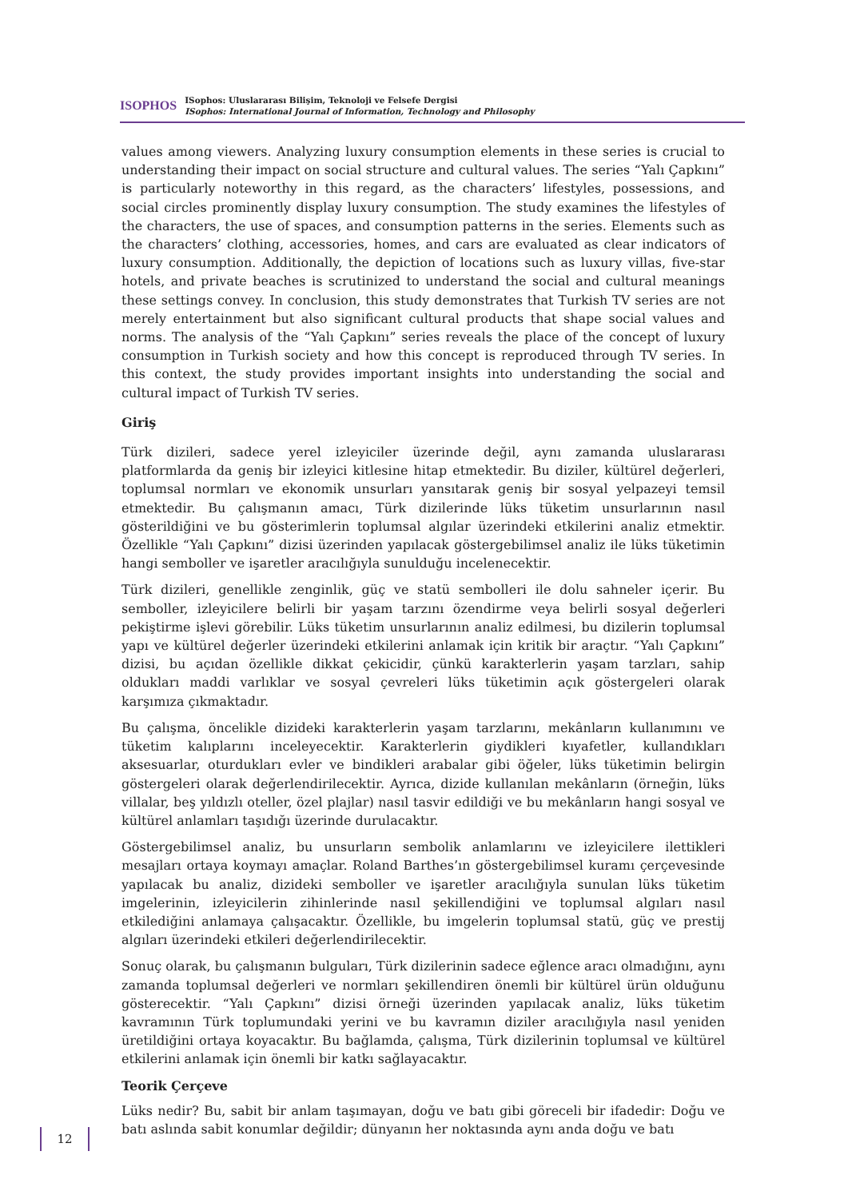ISOPHOS
ISophos: Uluslararası Bilişim, Teknoloji ve Felsefe Dergisi
ISophos: International Journal of Information, Technology and Philosophy
values among viewers. Analyzing luxury consumption elements in these series is crucial to understanding their impact on social structure and cultural values. The series “Yalı Çapkını” is particularly noteworthy in this regard, as the characters’ lifestyles, possessions, and social circles prominently display luxury consumption. The study examines the lifestyles of the characters, the use of spaces, and consumption patterns in the series. Elements such as the characters’ clothing, accessories, homes, and cars are evaluated as clear indicators of luxury consumption. Additionally, the depiction of locations such as luxury villas, five-star hotels, and private beaches is scrutinized to understand the social and cultural meanings these settings convey. In conclusion, this study demonstrates that Turkish TV series are not merely entertainment but also significant cultural products that shape social values and norms. The analysis of the “Yalı Çapkını” series reveals the place of the concept of luxury consumption in Turkish society and how this concept is reproduced through TV series. In this context, the study provides important insights into understanding the social and cultural impact of Turkish TV series.
Giriş
Türk dizileri, sadece yerel izleyiciler üzerinde değil, aynı zamanda uluslararası platformlarda da geniş bir izleyici kitlesine hitap etmektedir. Bu diziler, kültürel değerleri, toplumsal normları ve ekonomik unsurları yansıtarak geniş bir sosyal yelpazeyi temsil etmektedir. Bu çalışmanın amacı, Türk dizilerinde lüks tüketim unsurlarının nasıl gösterildiğini ve bu gösterimlerin toplumsal algılar üzerindeki etkilerini analiz etmektir. Özellikle “Yalı Çapkını” dizisi üzerinden yapılacak göstergebilimsel analiz ile lüks tüketimin hangi semboller ve işaretler aracılığıyla sunulduğu incelenecektir.
Türk dizileri, genellikle zenginlik, güç ve statü sembolleri ile dolu sahneler içerir. Bu semboller, izleyicilere belirli bir yaşam tarzını özendirme veya belirli sosyal değerleri pekiştirme işlevi görebilir. Lüks tüketim unsurlarının analiz edilmesi, bu dizilerin toplumsal yapı ve kültürel değerler üzerindeki etkilerini anlamak için kritik bir araçtır. “Yalı Çapkını” dizisi, bu açıdan özellikle dikkat çekicidir, çünkü karakterlerin yaşam tarzları, sahip oldukları maddi varlıklar ve sosyal çevreleri lüks tüketimin açık göstergeleri olarak karşımıza çıkmaktadır.
Bu çalışma, öncelikle dizideki karakterlerin yaşam tarzlarını, mekânların kullanımını ve tüketim kalıplarını inceleyecektir. Karakterlerin giydikleri kıyafetler, kullandıkları aksesuarlar, oturdukları evler ve bindikleri arabalar gibi öğeler, lüks tüketimin belirgin göstergeleri olarak değerlendirilecektir. Ayrıca, dizide kullanılan mekânların (örneğin, lüks villalar, beş yıldızlı oteller, özel plajlar) nasıl tasvir edildiği ve bu mekânların hangi sosyal ve kültürel anlamları taşıdığı üzerinde durulacaktır.
Göstergebilimsel analiz, bu unsurların sembolik anlamlarını ve izleyicilere ilettikleri mesajları ortaya koymayı amaçlar. Roland Barthes’ın göstergebilimsel kuramı çerçevesinde yapılacak bu analiz, dizideki semboller ve işaretler aracılığıyla sunulan lüks tüketim imgelerinin, izleyicilerin zihinlerinde nasıl şekillendiğini ve toplumsal algıları nasıl etkilediğini anlamaya çalışacaktır. Özellikle, bu imgelerin toplumsal statü, güç ve prestij algıları üzerindeki etkileri değerlendirilecektir.
Sonuç olarak, bu çalışmanın bulguları, Türk dizilerinin sadece eğlence aracı olmadığını, aynı zamanda toplumsal değerleri ve normları şekillendiren önemli bir kültürel ürün olduğunu gösterecektir. “Yalı Çapkını” dizisi örneği üzerinden yapılacak analiz, lüks tüketim kavramının Türk toplumundaki yerini ve bu kavramın diziler aracılığıyla nasıl yeniden üretildiğini ortaya koyacaktır. Bu bağlamda, çalışma, Türk dizilerinin toplumsal ve kültürel etkilerini anlamak için önemli bir katkı sağlayacaktır.
Teorik Çerçeve
Lüks nedir? Bu, sabit bir anlam taşımayan, doğu ve batı gibi göreceli bir ifadedir: Doğu ve batı aslında sabit konumlar değildir; dünyanın her noktasında aynı anda doğu ve batı
12